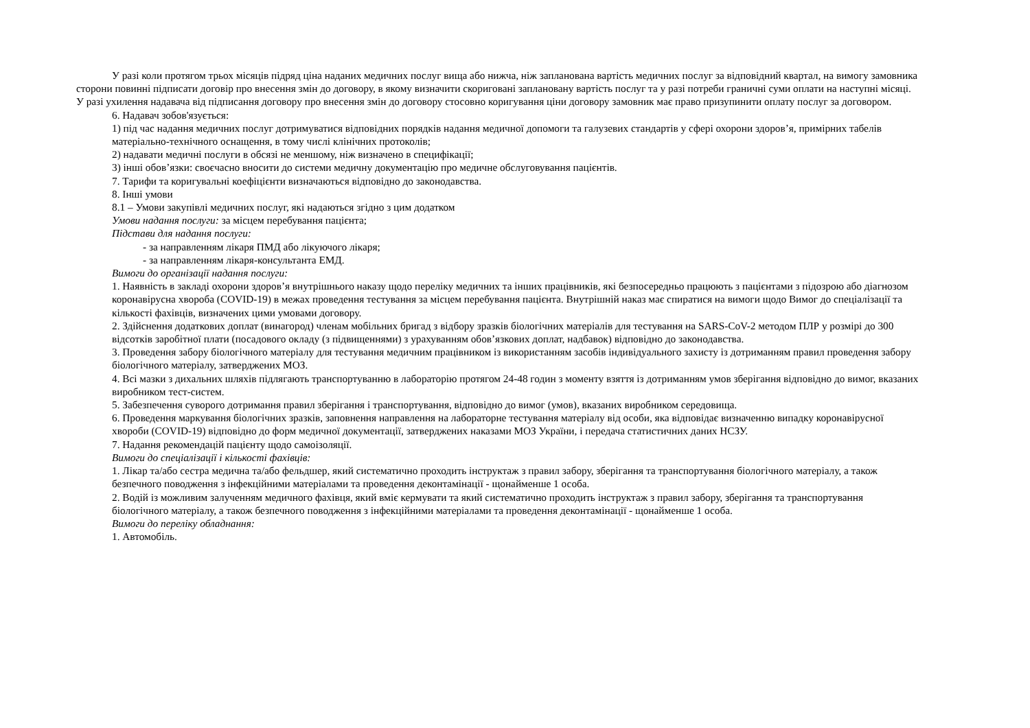У разі коли протягом трьох місяців підряд ціна наданих медичних послуг вища або нижча, ніж запланована вартість медичних послуг за відповідний квартал, на вимогу замовника сторони повинні підписати договір про внесення змін до договору, в якому визначити скориговані заплановану вартість послуг та у разі потреби граничні суми оплати на наступні місяці. У разі ухилення надавача від підписання договору про внесення змін до договору стосовно коригування ціни договору замовник має право призупинити оплату послуг за договором.
6. Надавач зобов'язується:
1) під час надання медичних послуг дотримуватися відповідних порядків надання медичної допомоги та галузевих стандартів у сфері охорони здоров’я, примірних табелів матеріально-технічного оснащення, в тому числі клінічних протоколів;
2) надавати медичні послуги в обсязі не меншому, ніж визначено в специфікації;
3) інші обов’язки: своєчасно вносити до системи медичну документацію про медичне обслуговування пацієнтів.
7. Тарифи та коригувальні коефіцієнти визначаються відповідно до законодавства.
8. Інші умови
8.1 – Умови закупівлі медичних послуг, які надаються згідно з цим додатком
Умови надання послуги: за місцем перебування пацієнта;
Підстави для надання послуги:
- за направленням лікаря ПМД або лікуючого лікаря;
- за направленням лікаря-консультанта ЕМД.
Вимоги до організації надання послуги:
1. Наявність в закладі охорони здоров’я внутрішнього наказу щодо переліку медичних та інших працівників, які безпосередньо працюють з пацієнтами з підозрою або діагнозом коронавірусна хвороба (COVID-19) в межах проведення тестування за місцем перебування пацієнта. Внутрішній наказ має спиратися на вимоги щодо Вимог до спеціалізації та кількості фахівців, визначених цими умовами договору.
2. Здійснення додаткових доплат (винагород) членам мобільних бригад з відбору зразків біологічних матеріалів для тестування на SARS-CoV-2 методом ПЛР у розмірі до 300 відсотків заробітної плати (посадового окладу (з підвищеннями) з урахуванням обов’язкових доплат, надбавок) відповідно до законодавства.
3. Проведення забору біологічного матеріалу для тестування медичним працівником із використанням засобів індивідуального захисту із дотриманням правил проведення забору біологічного матеріалу, затверджених МОЗ.
4. Всі мазки з дихальних шляхів підлягають транспортуванню в лабораторію протягом 24-48 годин з моменту взяття із дотриманням умов зберігання відповідно до вимог, вказаних виробником тест-систем.
5. Забезпечення суворого дотримання правил зберігання і транспортування, відповідно до вимог (умов), вказаних виробником середовища.
6. Проведення маркування біологічних зразків, заповнення направлення на лабораторне тестування матеріалу від особи, яка відповідає визначенню випадку коронавірусної хвороби (COVID-19) відповідно до форм медичної документації, затверджених наказами МОЗ України, і передача статистичних даних НСЗУ.
7. Надання рекомендацій пацієнту щодо самоізоляції.
Вимоги до спеціалізації і кількості фахівців:
1. Лікар та/або сестра медична та/або фельдшер, який систематично проходить інструктаж з правил забору, зберігання та транспортування біологічного матеріалу, а також безпечного поводження з інфекційними матеріалами та проведення деконтамінації - щонайменше 1 особа.
2. Водій із можливим залученням медичного фахівця, який вміє кермувати та який систематично проходить інструктаж з правил забору, зберігання та транспортування біологічного матеріалу, а також безпечного поводження з інфекційними матеріалами та проведення деконтамінації - щонайменше 1 особа.
Вимоги до переліку обладнання:
1. Автомобіль.